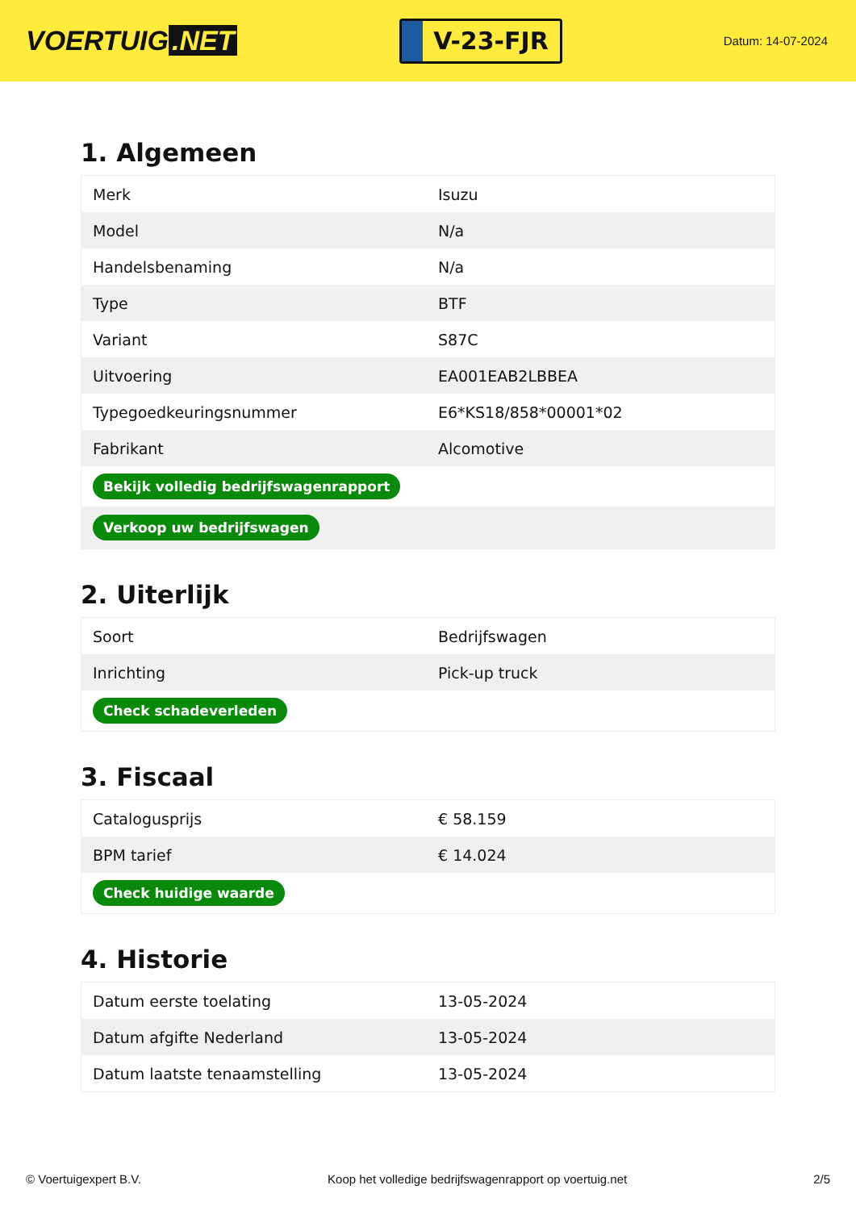VOERTUIG.NET
V-23-FJR
Datum: 14-07-2024
1. Algemeen
| Merk | Isuzu |
| Model | N/a |
| Handelsbenaming | N/a |
| Type | BTF |
| Variant | S87C |
| Uitvoering | EA001EAB2LBBEA |
| Typegoedkeuringsnummer | E6*KS18/858*00001*02 |
| Fabrikant | Alcomotive |
| Bekijk volledig bedrijfswagenrapport | |
| Verkoop uw bedrijfswagen | |
2. Uiterlijk
| Soort | Bedrijfswagen |
| Inrichting | Pick-up truck |
| Check schadeverleden | |
3. Fiscaal
| Catalogusprijs | € 58.159 |
| BPM tarief | € 14.024 |
| Check huidige waarde | |
4. Historie
| Datum eerste toelating | 13-05-2024 |
| Datum afgifte Nederland | 13-05-2024 |
| Datum laatste tenaamstelling | 13-05-2024 |
© Voertuigexpert B.V. Koop het volledige bedrijfswagenrapport op voertuig.net 2/5